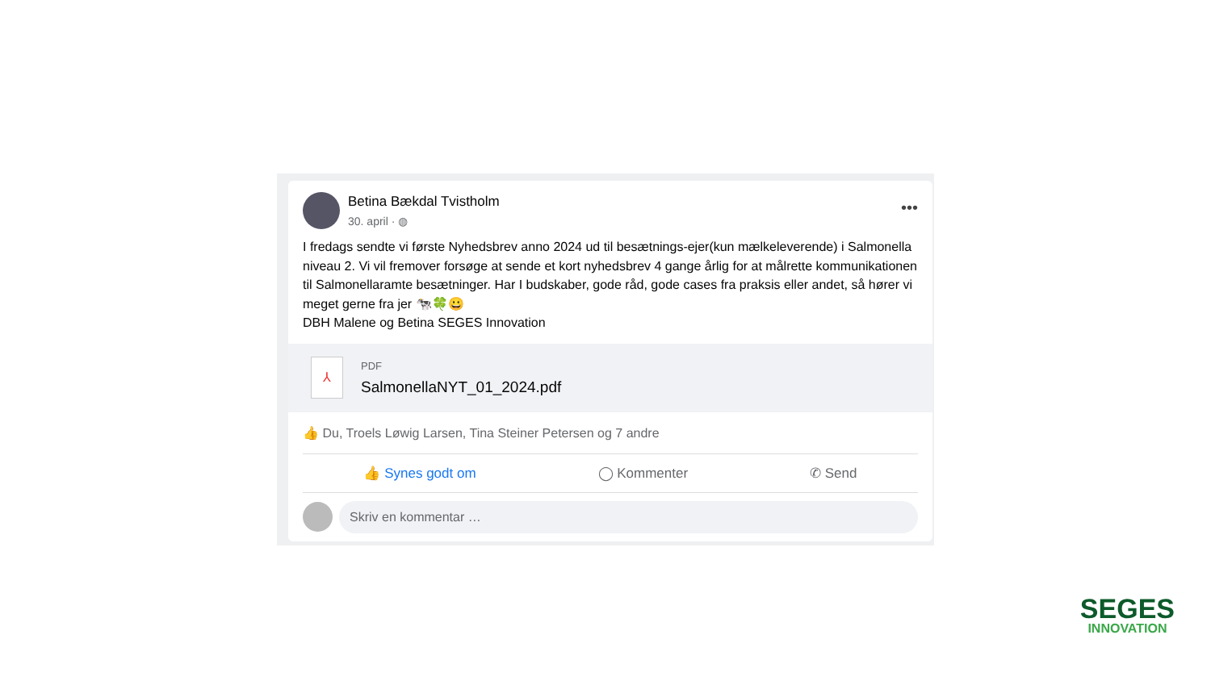Betina Bækdal Tvistholm
30. april · ◍
•••
I fredags sendte vi første Nyhedsbrev anno 2024 ud til besætnings-ejer(kun mælkeleverende) i Salmonella niveau 2. Vi vil fremover forsøge at sende et kort nyhedsbrev 4 gange årlig for at målrette kommunikationen til Salmonellaramte besætninger. Har I budskaber, gode råd, gode cases fra praksis eller andet, så hører vi meget gerne fra jer 🐄🍀😀
DBH Malene og Betina SEGES Innovation
⅄
PDF
SalmonellaNYT_01_2024.pdf
👍 Du, Troels Løwig Larsen, Tina Steiner Petersen og 7 andre
👍 Synes godt om ◯ Kommenter ✆ Send
Skriv en kommentar …
SEGES
INNOVATION